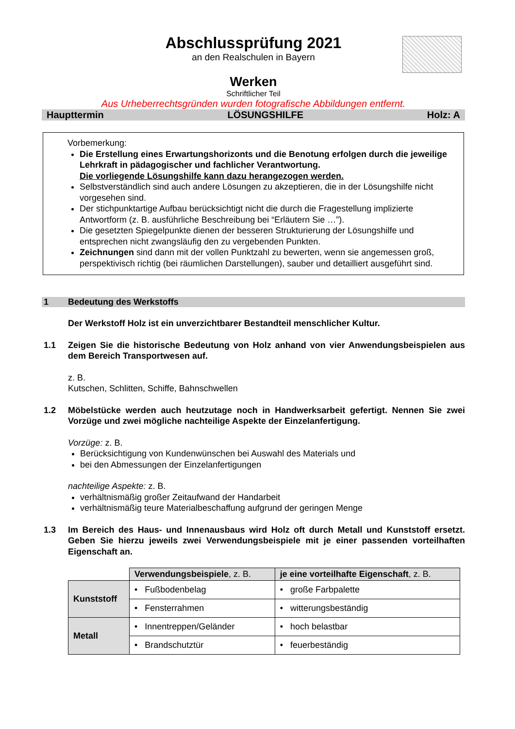Abschlussprüfung 2021
an den Realschulen in Bayern
Werken
Schriftlicher Teil
Aus Urheberrechtsgründen wurden fotografische Abbildungen entfernt.
Haupttermin LÖSUNGSHILFE Holz: A
Vorbemerkung:
Die Erstellung eines Erwartungshorizonts und die Benotung erfolgen durch die jeweilige Lehrkraft in pädagogischer und fachlicher Verantwortung.
Die vorliegende Lösungshilfe kann dazu herangezogen werden.
Selbstverständlich sind auch andere Lösungen zu akzeptieren, die in der Lösungshilfe nicht vorgesehen sind.
Der stichpunktartige Aufbau berücksichtigt nicht die durch die Fragestellung implizierte Antwortform (z. B. ausführliche Beschreibung bei “Erläutern Sie …”).
Die gesetzten Spiegelpunkte dienen der besseren Strukturierung der Lösungshilfe und entsprechen nicht zwangsläufig den zu vergebenden Punkten.
Zeichnungen sind dann mit der vollen Punktzahl zu bewerten, wenn sie angemessen groß, perspektivisch richtig (bei räumlichen Darstellungen), sauber und detailliert ausgeführt sind.
1 Bedeutung des Werkstoffs
Der Werkstoff Holz ist ein unverzichtbarer Bestandteil menschlicher Kultur.
1.1 Zeigen Sie die historische Bedeutung von Holz anhand von vier Anwendungsbeispielen aus dem Bereich Transportwesen auf.
z. B.
Kutschen, Schlitten, Schiffe, Bahnschwellen
1.2 Möbelstücke werden auch heutzutage noch in Handwerksarbeit gefertigt. Nennen Sie zwei Vorzüge und zwei mögliche nachteilige Aspekte der Einzelanfertigung.
Vorzüge: z. B.
Berücksichtigung von Kundenwünschen bei Auswahl des Materials und
bei den Abmessungen der Einzelanfertigungen
nachteilige Aspekte: z. B.
verhältnismäßig großer Zeitaufwand der Handarbeit
verhältnismäßig teure Materialbeschaffung aufgrund der geringen Menge
1.3 Im Bereich des Haus- und Innenausbaus wird Holz oft durch Metall und Kunststoff ersetzt. Geben Sie hierzu jeweils zwei Verwendungsbeispiele mit je einer passenden vorteilhaften Eigenschaft an.
| | Verwendungsbeispiele , z. B. | je eine vorteilhafte Eigenschaft , z. B. |
| Kunststoff | • Fußbodenbelag | • große Farbpalette |
| | • Fensterrahmen | • witterungsbeständig |
| Metall | • Innentreppen/Geländer | • hoch belastbar |
| | • Brandschutztür | • feuerbeständig |